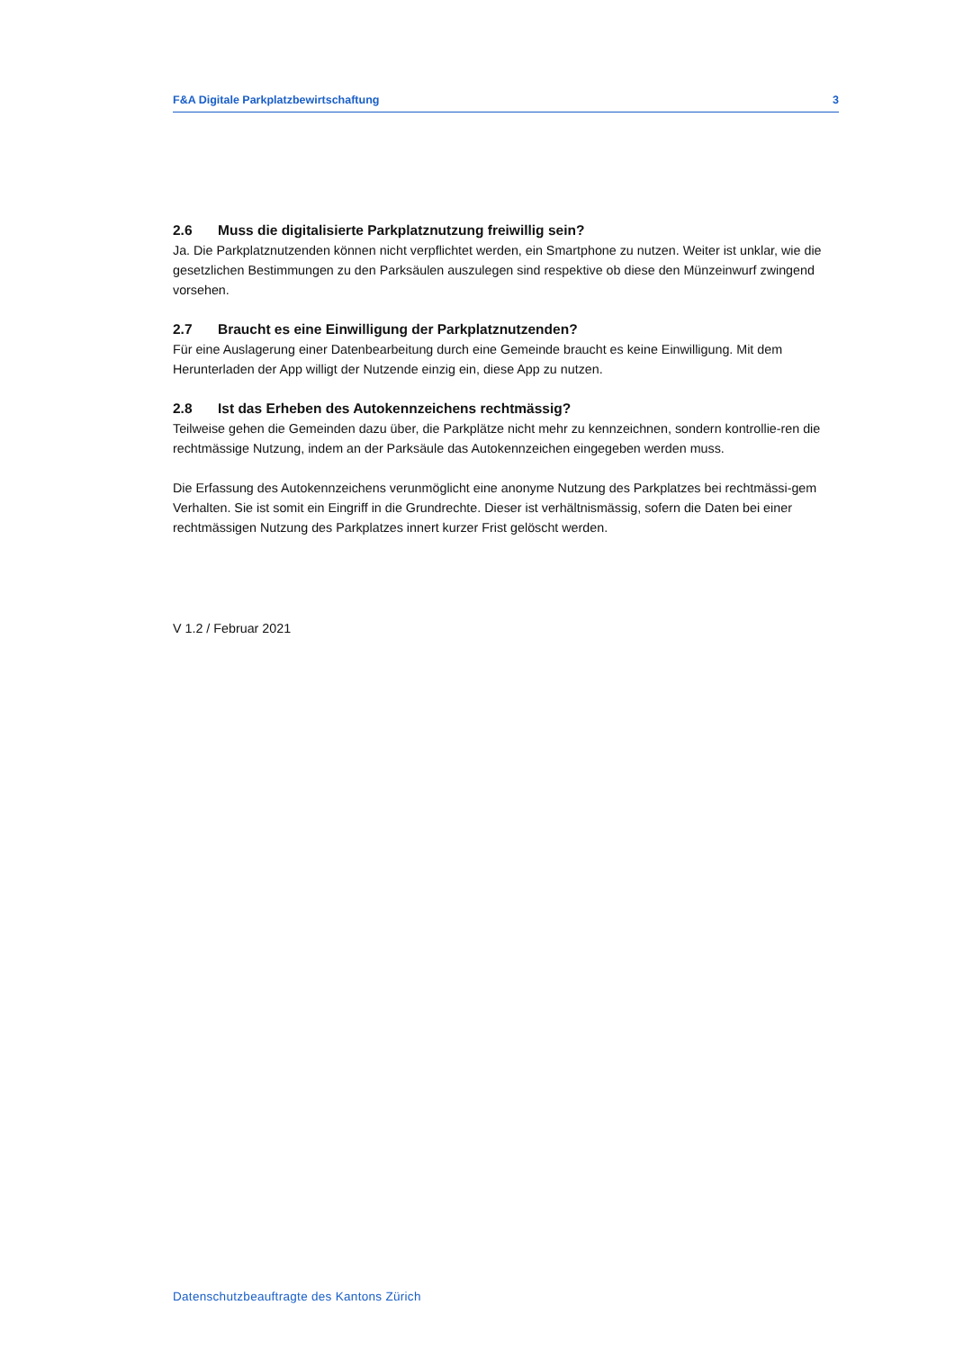F&A Digitale Parkplatzbewirtschaftung 3
2.6 Muss die digitalisierte Parkplatznutzung freiwillig sein?
Ja. Die Parkplatznutzenden können nicht verpflichtet werden, ein Smartphone zu nutzen. Weiter ist unklar, wie die gesetzlichen Bestimmungen zu den Parksäulen auszulegen sind respektive ob diese den Münzeinwurf zwingend vorsehen.
2.7 Braucht es eine Einwilligung der Parkplatznutzenden?
Für eine Auslagerung einer Datenbearbeitung durch eine Gemeinde braucht es keine Einwilligung. Mit dem Herunterladen der App willigt der Nutzende einzig ein, diese App zu nutzen.
2.8 Ist das Erheben des Autokennzeichens rechtmässig?
Teilweise gehen die Gemeinden dazu über, die Parkplätze nicht mehr zu kennzeichnen, sondern kontrollie-ren die rechtmässige Nutzung, indem an der Parksäule das Autokennzeichen eingegeben werden muss.
Die Erfassung des Autokennzeichens verunmöglicht eine anonyme Nutzung des Parkplatzes bei rechtmässi-gem Verhalten. Sie ist somit ein Eingriff in die Grundrechte. Dieser ist verhältnismässig, sofern die Daten bei einer rechtmässigen Nutzung des Parkplatzes innert kurzer Frist gelöscht werden.
V 1.2 / Februar 2021
Datenschutzbeauftragte des Kantons Zürich